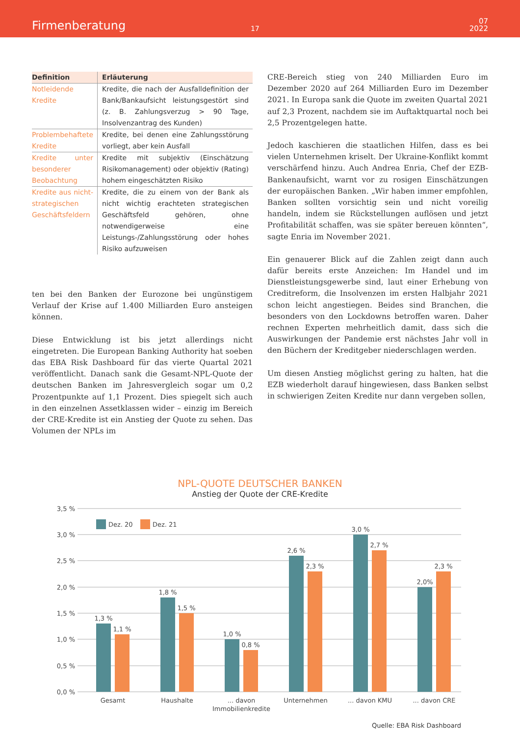Firmenberatung
17
07
2022
| Definition | Erläuterung |
| --- | --- |
| Notleidende Kredite | Kredite, die nach der Ausfalldefinition der Bank/Bankaufsicht leistungsgestört sind (z. B. Zahlungsverzug > 90 Tage, Insolvenzantrag des Kunden) |
| Problembehaftete Kredite | Kredite, bei denen eine Zahlungsstörung vorliegt, aber kein Ausfall |
| Kredite unter besonderer Beobachtung | Kredite mit subjektiv (Einschätzung Risikomanagement) oder objektiv (Rating) hohem eingeschätzten Risiko |
| Kredite aus nicht-strategischen Geschäftsfeldern | Kredite, die zu einem von der Bank als nicht wichtig erachteten strategischen Geschäftsfeld gehören, ohne notwendigerweise eine Leistungs-/Zahlungsstörung oder hohes Risiko aufzuweisen |
ten bei den Banken der Eurozone bei ungünstigem Verlauf der Krise auf 1.400 Milliarden Euro ansteigen können.
Diese Entwicklung ist bis jetzt allerdings nicht eingetreten. Die European Banking Authority hat soeben das EBA Risk Dashboard für das vierte Quartal 2021 veröffentlicht. Danach sank die Gesamt-NPL-Quote der deutschen Banken im Jahresvergleich sogar um 0,2 Prozentpunkte auf 1,1 Prozent. Dies spiegelt sich auch in den einzelnen Assetklassen wider – einzig im Bereich der CRE-Kredite ist ein Anstieg der Quote zu sehen. Das Volumen der NPLs im
CRE-Bereich stieg von 240 Milliarden Euro im Dezember 2020 auf 264 Milliarden Euro im Dezember 2021. In Europa sank die Quote im zweiten Quartal 2021 auf 2,3 Prozent, nachdem sie im Auftaktquartal noch bei 2,5 Prozentgelegen hatte.
Jedoch kaschieren die staatlichen Hilfen, dass es bei vielen Unternehmen kriselt. Der Ukraine-Konflikt kommt verschärfend hinzu. Auch Andrea Enria, Chef der EZB-Bankenaufsicht, warnt vor zu rosigen Einschätzungen der europäischen Banken. „Wir haben immer empfohlen, Banken sollten vorsichtig sein und nicht voreilig handeln, indem sie Rückstellungen auflösen und jetzt Profitabilität schaffen, was sie später bereuen könnten“, sagte Enria im November 2021.
Ein genauerer Blick auf die Zahlen zeigt dann auch dafür bereits erste Anzeichen: Im Handel und im Dienstleistungsgewerbe sind, laut einer Erhebung von Creditreform, die Insolvenzen im ersten Halbjahr 2021 schon leicht angestiegen. Beides sind Branchen, die besonders von den Lockdowns betroffen waren. Daher rechnen Experten mehrheitlich damit, dass sich die Auswirkungen der Pandemie erst nächstes Jahr voll in den Büchern der Kreditgeber niederschlagen werden.
Um diesen Anstieg möglichst gering zu halten, hat die EZB wiederholt darauf hingewiesen, dass Banken selbst in schwierigen Zeiten Kredite nur dann vergeben sollen,
NPL-QUOTE DEUTSCHER BANKEN
Anstieg der Quote der CRE-Kredite
3,5 %
3,0 %
2,5 %
2,0 %
1,5 %
1,0 %
0,5 %
0,0 %
Dez. 20
Dez. 21
1,3 %
1,1 %
1,8 %
1,5 %
1,0 %
0,8 %
2,6 %
2,3 %
3,0 %
2,7 %
2,0%
2,3 %
Gesamt
Haushalte
... davon
Immobilienkredite
Unternehmen
... davon KMU
... davon CRE
Quelle: EBA Risk Dashboard